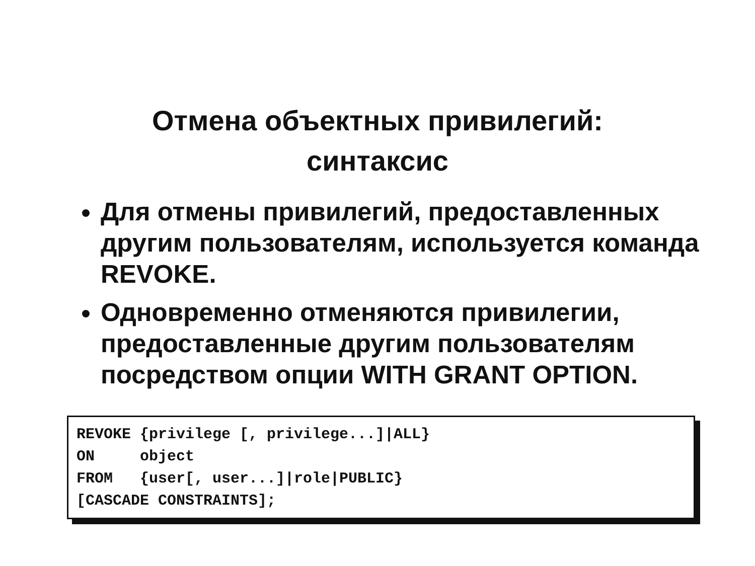Отмена объектных привилегий:
синтаксис
Для отмены привилегий, предоставленных другим пользователям, используется команда REVOKE.
Одновременно отменяются привилегии, предоставленные другим пользователям посредством опции WITH GRANT OPTION.
REVOKE {privilege [, privilege...]|ALL} ON object FROM {user[, user...]|role|PUBLIC} [CASCADE CONSTRAINTS];